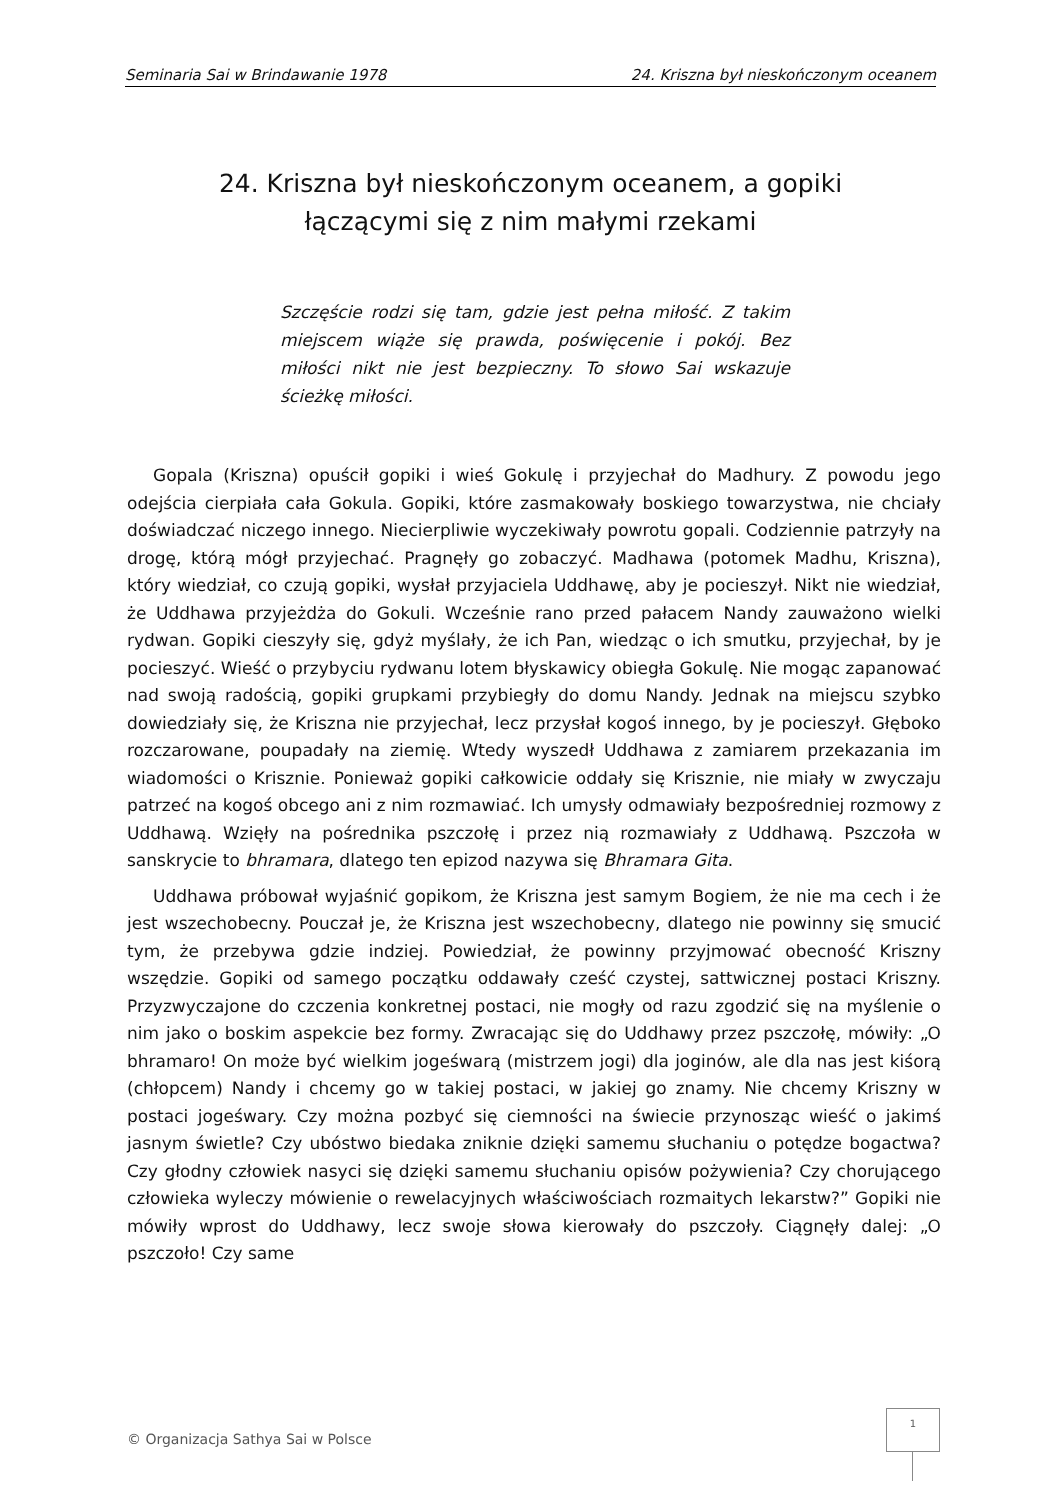Seminaria Sai w Brindawanie 1978 24. Kriszna był nieskończonym oceanem
24. Kriszna był nieskończonym oceanem, a gopiki
łączącymi się z nim małymi rzekami
Szczęście rodzi się tam, gdzie jest pełna miłość. Z takim miejscem wiąże się prawda, poświęcenie i pokój. Bez miłości nikt nie jest bezpieczny. To słowo Sai wskazuje ścieżkę miłości.
Gopala (Kriszna) opuścił gopiki i wieś Gokulę i przyjechał do Madhury. Z powodu jego odejścia cierpiała cała Gokula. Gopiki, które zasmakowały boskiego towarzystwa, nie chciały doświadczać niczego innego. Niecierpliwie wyczekiwały powrotu gopali. Codziennie patrzyły na drogę, którą mógł przyjechać. Pragnęły go zobaczyć. Madhawa (potomek Madhu, Kriszna), który wiedział, co czują gopiki, wysłał przyjaciela Uddhawę, aby je pocieszył. Nikt nie wiedział, że Uddhawa przyjeżdża do Gokuli. Wcześnie rano przed pałacem Nandy zauważono wielki rydwan. Gopiki cieszyły się, gdyż myślały, że ich Pan, wiedząc o ich smutku, przyjechał, by je pocieszyć. Wieść o przybyciu rydwanu lotem błyskawicy obiegła Gokulę. Nie mogąc zapanować nad swoją radością, gopiki grupkami przybiegły do domu Nandy. Jednak na miejscu szybko dowiedziały się, że Kriszna nie przyjechał, lecz przysłał kogoś innego, by je pocieszył. Głęboko rozczarowane, poupadały na ziemię. Wtedy wyszedł Uddhawa z zamiarem przekazania im wiadomości o Krisznie. Ponieważ gopiki całkowicie oddały się Krisznie, nie miały w zwyczaju patrzeć na kogoś obcego ani z nim rozmawiać. Ich umysły odmawiały bezpośredniej rozmowy z Uddhawą. Wzięły na pośrednika pszczołę i przez nią rozmawiały z Uddhawą. Pszczoła w sanskrycie to bhramara, dlatego ten epizod nazywa się Bhramara Gita.
Uddhawa próbował wyjaśnić gopikom, że Kriszna jest samym Bogiem, że nie ma cech i że jest wszechobecny. Pouczał je, że Kriszna jest wszechobecny, dlatego nie powinny się smucić tym, że przebywa gdzie indziej. Powiedział, że powinny przyjmować obecność Kriszny wszędzie. Gopiki od samego początku oddawały cześć czystej, sattwicznej postaci Kriszny. Przyzwyczajone do czczenia konkretnej postaci, nie mogły od razu zgodzić się na myślenie o nim jako o boskim aspekcie bez formy. Zwracając się do Uddhawy przez pszczołę, mówiły: „O bhramaro! On może być wielkim jogeśwarą (mistrzem jogi) dla joginów, ale dla nas jest kiśorą (chłopcem) Nandy i chcemy go w takiej postaci, w jakiej go znamy. Nie chcemy Kriszny w postaci jogeśwary. Czy można pozbyć się ciemności na świecie przynosząc wieść o jakimś jasnym świetle? Czy ubóstwo biedaka zniknie dzięki samemu słuchaniu o potędze bogactwa? Czy głodny człowiek nasyci się dzięki samemu słuchaniu opisów pożywienia? Czy chorującego człowieka wyleczy mówienie o rewelacyjnych właściwościach rozmaitych lekarstw?” Gopiki nie mówiły wprost do Uddhawy, lecz swoje słowa kierowały do pszczoły. Ciągnęły dalej: „O pszczoło! Czy same
© Organizacja Sathya Sai w Polsce
1